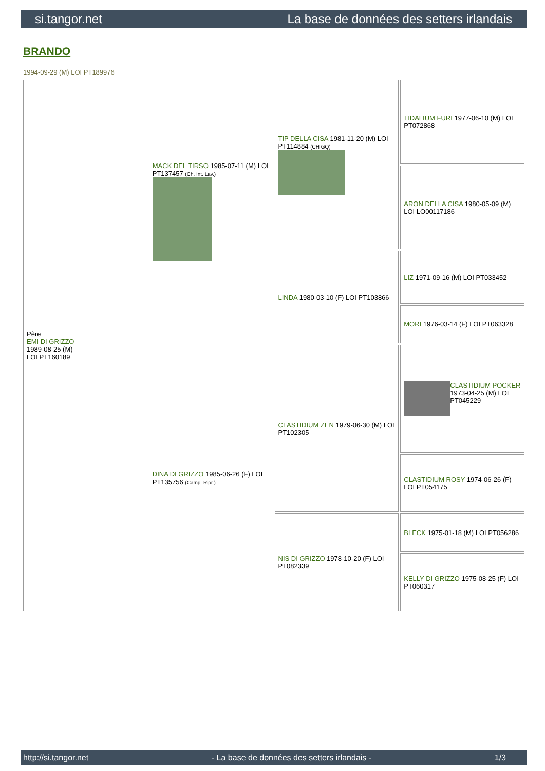si.tangor.net La base de données des setters irlandais
BRANDO
1994-09-29 (M) LOI PT189976
| Père EMI DI GRIZZO 1989-08-25 (M) LOI PT160189 | MACK DEL TIRSO 1985-07-11 (M) LOI PT137457 (Ch. Int. Lav.) | TIP DELLA CISA 1981-11-20 (M) LOI PT114884 (CH GQ) | TIDALIUM FURI 1977-06-10 (M) LOI PT072868 |
| | | | ARON DELLA CISA 1980-05-09 (M) LOI LO00117186 |
| | | LINDA 1980-03-10 (F) LOI PT103866 | LIZ 1971-09-16 (M) LOI PT033452 |
| | | | MORI 1976-03-14 (F) LOI PT063328 |
| | DINA DI GRIZZO 1985-06-26 (F) LOI PT135756 (Camp. Ripr.) | CLASTIDIUM ZEN 1979-06-30 (M) LOI PT102305 | CLASTIDIUM POCKER 1973-04-25 (M) LOI PT045229 |
| | | | CLASTIDIUM ROSY 1974-06-26 (F) LOI PT054175 |
| | | NIS DI GRIZZO 1978-10-20 (F) LOI PT082339 | BLECK 1975-01-18 (M) LOI PT056286 |
| | | | KELLY DI GRIZZO 1975-08-25 (F) LOI PT060317 |
http://si.tangor.net - La base de données des setters irlandais - 1/3